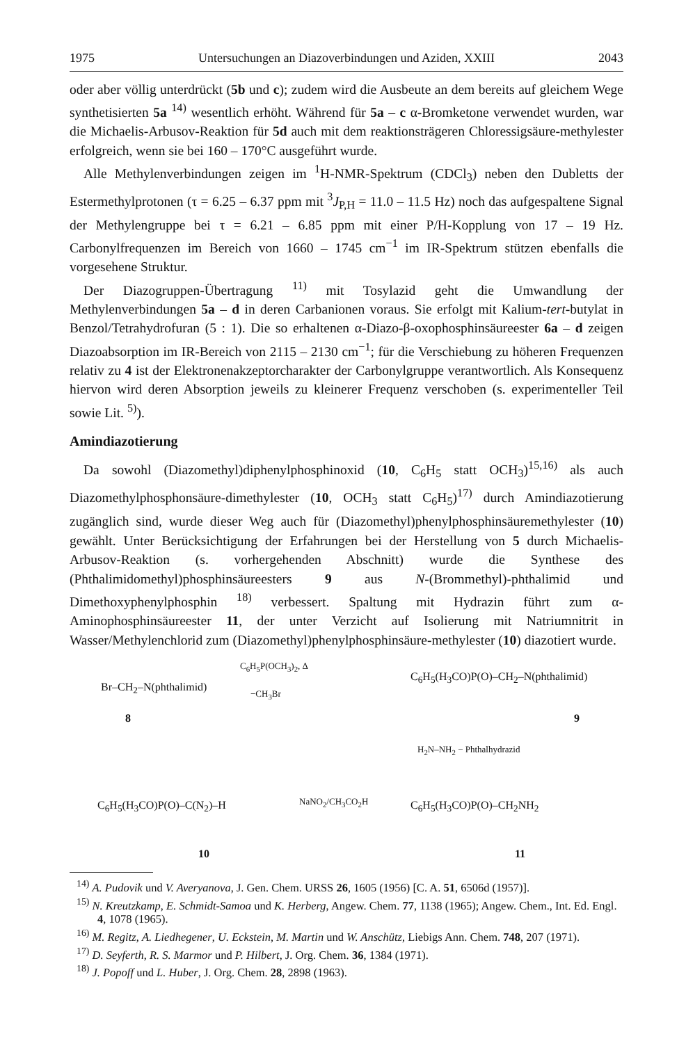1975 Untersuchungen an Diazoverbindungen und Aziden, XXIII 2043
oder aber völlig unterdrückt (5b und c); zudem wird die Ausbeute an dem bereits auf gleichem Wege synthetisierten 5a <sup>14)</sup> wesentlich erhöht. Während für 5a – c α-Bromketone verwendet wurden, war die Michaelis-Arbusov-Reaktion für 5d auch mit dem reaktionsträgeren Chloressigsäure-methylester erfolgreich, wenn sie bei 160 – 170°C ausgeführt wurde.
Alle Methylenverbindungen zeigen im <sup>1</sup>H-NMR-Spektrum (CDCl<sub>3</sub>) neben den Dubletts der Estermethylprotonen (τ = 6.25 – 6.37 ppm mit <sup>3</sup>J<sub>P,H</sub> = 11.0 – 11.5 Hz) noch das aufgespaltene Signal der Methylengruppe bei τ = 6.21 – 6.85 ppm mit einer P/H-Kopplung von 17 – 19 Hz. Carbonylfrequenzen im Bereich von 1660 – 1745 cm<sup>−1</sup> im IR-Spektrum stützen ebenfalls die vorgesehene Struktur.
Der Diazogruppen-Übertragung <sup>11)</sup> mit Tosylazid geht die Umwandlung der Methylenverbindungen 5a – d in deren Carbanionen voraus. Sie erfolgt mit Kalium-tert-butylat in Benzol/Tetrahydrofuran (5 : 1). Die so erhaltenen α-Diazo-β-oxophosphinsäureester 6a – d zeigen Diazoabsorption im IR-Bereich von 2115 – 2130 cm<sup>−1</sup>; für die Verschiebung zu höheren Frequenzen relativ zu 4 ist der Elektronenakzeptorcharakter der Carbonylgruppe verantwortlich. Als Konsequenz hiervon wird deren Absorption jeweils zu kleinerer Frequenz verschoben (s. experimenteller Teil sowie Lit. <sup>5)</sup>).
Amindiazotierung
Da sowohl (Diazomethyl)diphenylphosphinoxid (10, C<sub>6</sub>H<sub>5</sub> statt OCH<sub>3</sub>)<sup>15,16)</sup> als auch Diazomethylphosphonsäure-dimethylester (10, OCH<sub>3</sub> statt C<sub>6</sub>H<sub>5</sub>)<sup>17)</sup> durch Amindiazotierung zugänglich sind, wurde dieser Weg auch für (Diazomethyl)phenylphosphinsäuremethylester (10) gewählt. Unter Berücksichtigung der Erfahrungen bei der Herstellung von 5 durch Michaelis-Arbusov-Reaktion (s. vorhergehenden Abschnitt) wurde die Synthese des (Phthalimidomethyl)phosphinsäureesters 9 aus N-(Brommethyl)-phthalimid und Dimethoxyphenylphosphin <sup>18)</sup> verbessert. Spaltung mit Hydrazin führt zum α-Aminophosphinsäureester 11, der unter Verzicht auf Isolierung mit Natriumnitrit in Wasser/Methylenchlorid zum (Diazomethyl)phenylphosphinsäure-methylester (10) diazotiert wurde.
Br–CH<sub>2</sub>–N(phthalimid)
8
C<sub>6</sub>H<sub>5</sub>P(OCH<sub>3</sub>)<sub>2</sub>, Δ
−CH<sub>3</sub>Br
C<sub>6</sub>H<sub>5</sub>(H<sub>3</sub>CO)P(O)–CH<sub>2</sub>–N(phthalimid)
9
H<sub>2</sub>N–NH<sub>2</sub> − Phthalhydrazid
C<sub>6</sub>H<sub>5</sub>(H<sub>3</sub>CO)P(O)–C(N<sub>2</sub>)–H NaNO<sub>2</sub>/CH<sub>3</sub>CO<sub>2</sub>H C<sub>6</sub>H<sub>5</sub>(H<sub>3</sub>CO)P(O)–CH<sub>2</sub>NH<sub>2</sub>
10 11
<sup>14)</sup> A. Pudovik und V. Averyanova, J. Gen. Chem. URSS 26, 1605 (1956) [C. A. 51, 6506d (1957)].
<sup>15)</sup> N. Kreutzkamp, E. Schmidt-Samoa und K. Herberg, Angew. Chem. 77, 1138 (1965); Angew. Chem., Int. Ed. Engl. 4, 1078 (1965).
<sup>16)</sup> M. Regitz, A. Liedhegener, U. Eckstein, M. Martin und W. Anschütz, Liebigs Ann. Chem. 748, 207 (1971).
<sup>17)</sup> D. Seyferth, R. S. Marmor und P. Hilbert, J. Org. Chem. 36, 1384 (1971).
<sup>18)</sup> J. Popoff und L. Huber, J. Org. Chem. 28, 2898 (1963).